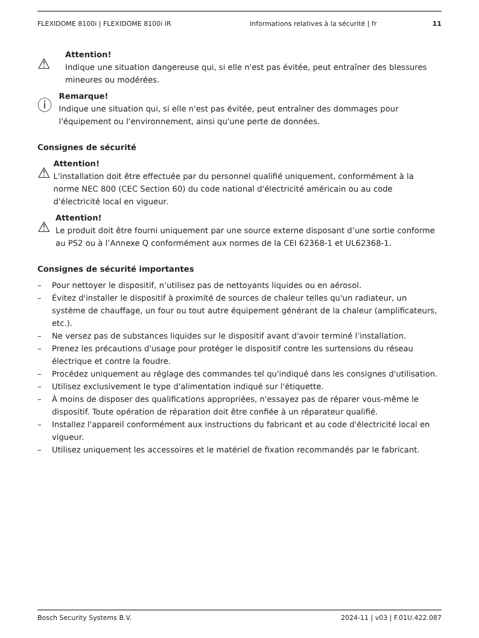FLEXIDOME 8100i | FLEXIDOME 8100i IR Informations relatives à la sécurité | fr
11
⚠
Attention!
Indique une situation dangereuse qui, si elle n'est pas évitée, peut entraîner des blessures mineures ou modérées.
ⓘ
Remarque!
Indique une situation qui, si elle n'est pas évitée, peut entraîner des dommages pour l'équipement ou l'environnement, ainsi qu'une perte de données.
Consignes de sécurité
⚠
Attention!
L'installation doit être effectuée par du personnel qualifié uniquement, conformément à la norme NEC 800 (CEC Section 60) du code national d'électricité américain ou au code d'électricité local en vigueur.
⚠
Attention!
Le produit doit être fourni uniquement par une source externe disposant d’une sortie conforme au PS2 ou à l’Annexe Q conformément aux normes de la CEI 62368-1 et UL62368-1.
Consignes de sécurité importantes
– Pour nettoyer le dispositif, n’utilisez pas de nettoyants liquides ou en aérosol.
– Évitez d'installer le dispositif à proximité de sources de chaleur telles qu'un radiateur, un système de chauffage, un four ou tout autre équipement générant de la chaleur (amplificateurs, etc.).
– Ne versez pas de substances liquides sur le dispositif avant d'avoir terminé l’installation.
– Prenez les précautions d'usage pour protéger le dispositif contre les surtensions du réseau électrique et contre la foudre.
– Procédez uniquement au réglage des commandes tel qu'indiqué dans les consignes d'utilisation.
– Utilisez exclusivement le type d'alimentation indiqué sur l'étiquette.
– À moins de disposer des qualifications appropriées, n'essayez pas de réparer vous-même le dispositif. Toute opération de réparation doit être confiée à un réparateur qualifié.
– Installez l'appareil conformément aux instructions du fabricant et au code d'électricité local en vigueur.
– Utilisez uniquement les accessoires et le matériel de fixation recommandés par le fabricant.
Bosch Security Systems B.V. 2024-11 | v03 | F.01U.422.087